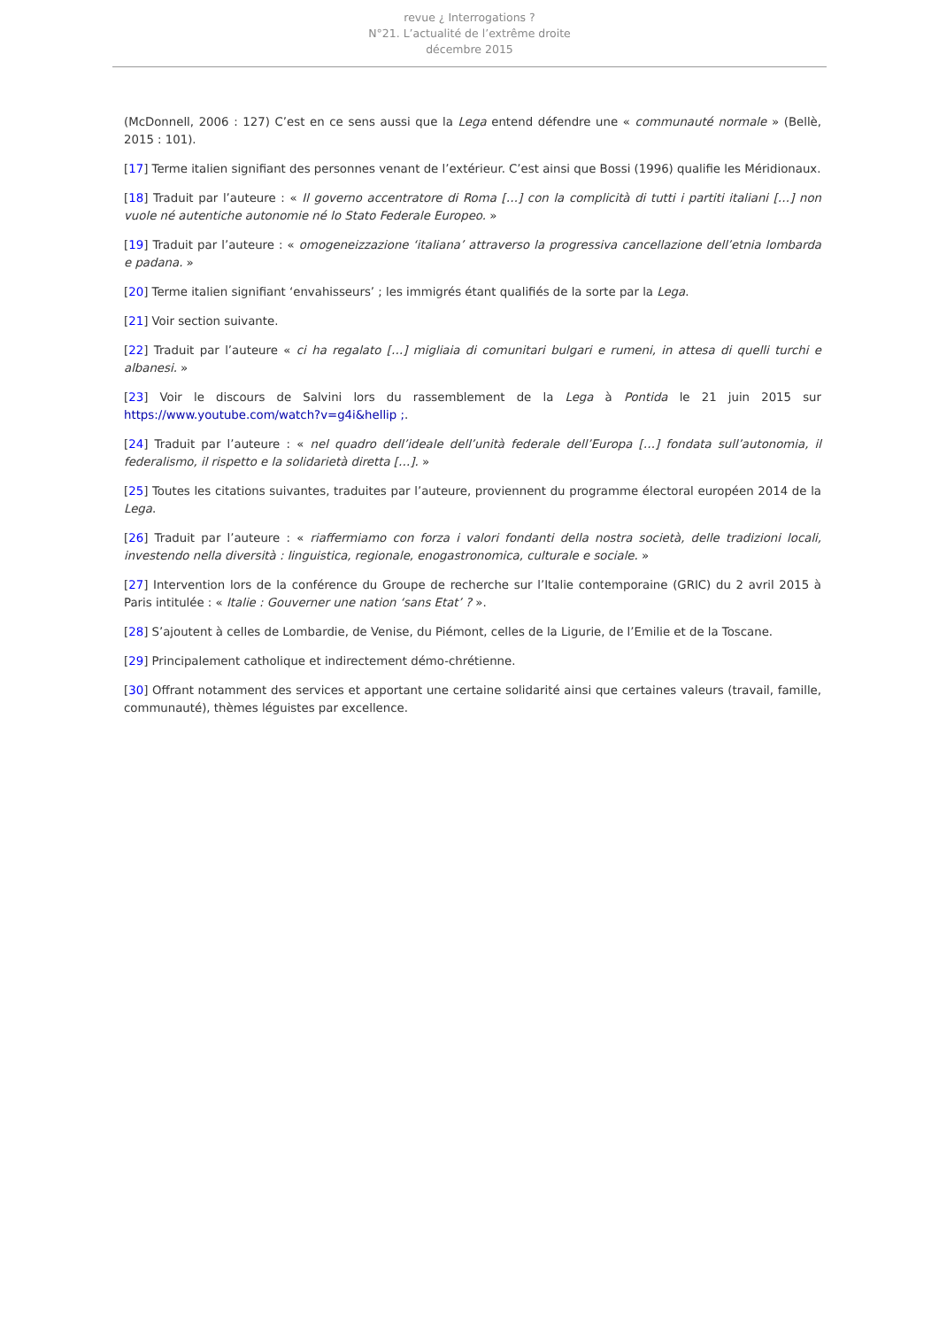revue ¿ Interrogations ?
N°21. L’actualité de l’extrême droite
décembre 2015
(McDonnell, 2006 : 127) C’est en ce sens aussi que la Lega entend défendre une « communauté normale » (Bellè, 2015 : 101).
[17] Terme italien signifiant des personnes venant de l’extérieur. C’est ainsi que Bossi (1996) qualifie les Méridionaux.
[18] Traduit par l’auteure : « Il governo accentratore di Roma […] con la complicità di tutti i partiti italiani […] non vuole né autentiche autonomie né lo Stato Federale Europeo. »
[19] Traduit par l’auteure : « omogeneizzazione ‘italiana’ attraverso la progressiva cancellazione dell’etnia lombarda e padana. »
[20] Terme italien signifiant ‘envahisseurs’ ; les immigrés étant qualifiés de la sorte par la Lega.
[21] Voir section suivante.
[22] Traduit par l’auteure « ci ha regalato […] migliaia di comunitari bulgari e rumeni, in attesa di quelli turchi e albanesi. »
[23] Voir le discours de Salvini lors du rassemblement de la Lega à Pontida le 21 juin 2015 sur https://www.youtube.com/watch?v=g4i&hellip ;.
[24] Traduit par l’auteure : « nel quadro dell’ideale dell’unità federale dell’Europa […] fondata sull’autonomia, il federalismo, il rispetto e la solidarietà diretta […]. »
[25] Toutes les citations suivantes, traduites par l’auteure, proviennent du programme électoral européen 2014 de la Lega.
[26] Traduit par l’auteure : « riaffermiamo con forza i valori fondanti della nostra società, delle tradizioni locali, investendo nella diversità : linguistica, regionale, enogastronomica, culturale e sociale. »
[27] Intervention lors de la conférence du Groupe de recherche sur l’Italie contemporaine (GRIC) du 2 avril 2015 à Paris intitulée : « Italie : Gouverner une nation ‘sans Etat’ ? ».
[28] S’ajoutent à celles de Lombardie, de Venise, du Piémont, celles de la Ligurie, de l’Emilie et de la Toscane.
[29] Principalement catholique et indirectement démo-chrétienne.
[30] Offrant notamment des services et apportant une certaine solidarité ainsi que certaines valeurs (travail, famille, communauté), thèmes léguistes par excellence.